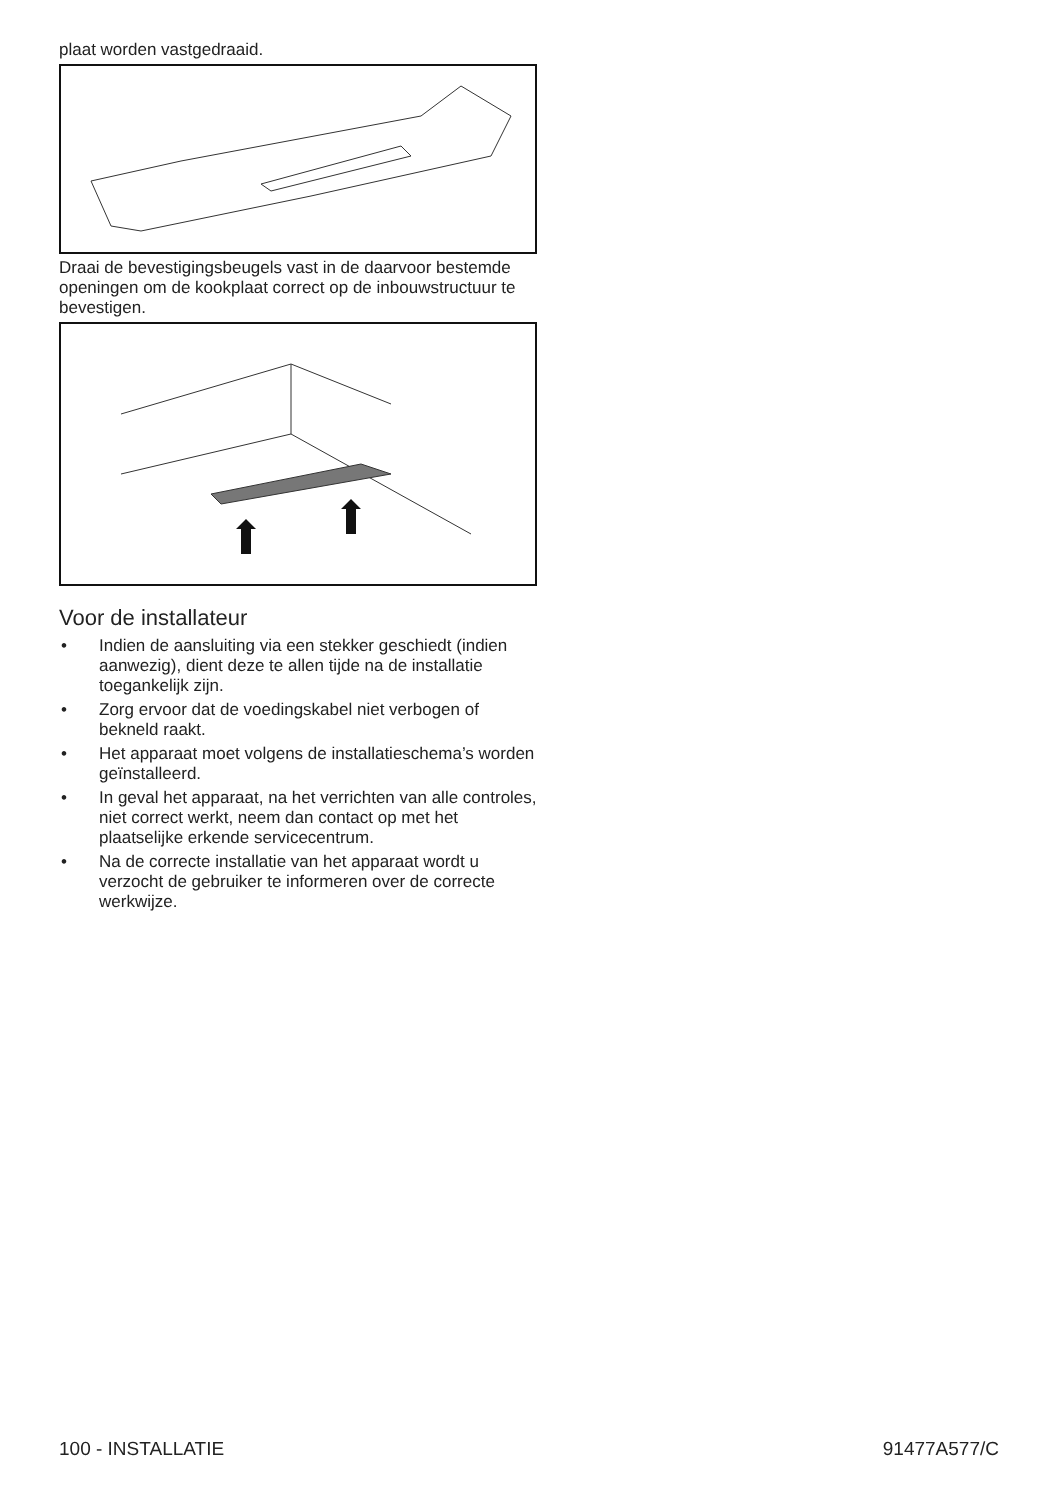plaat worden vastgedraaid.
Draai de bevestigingsbeugels vast in de daarvoor bestemde openingen om de kookplaat correct op de inbouwstructuur te bevestigen.
Voor de installateur
• Indien de aansluiting via een stekker geschiedt (indien aanwezig), dient deze te allen tijde na de installatie toegankelijk zijn.
• Zorg ervoor dat de voedingskabel niet verbogen of bekneld raakt.
• Het apparaat moet volgens de installatieschema’s worden geïnstalleerd.
• In geval het apparaat, na het verrichten van alle controles, niet correct werkt, neem dan contact op met het plaatselijke erkende servicecentrum.
• Na de correcte installatie van het apparaat wordt u verzocht de gebruiker te informeren over de correcte werkwijze.
100 - INSTALLATIE 91477A577/C